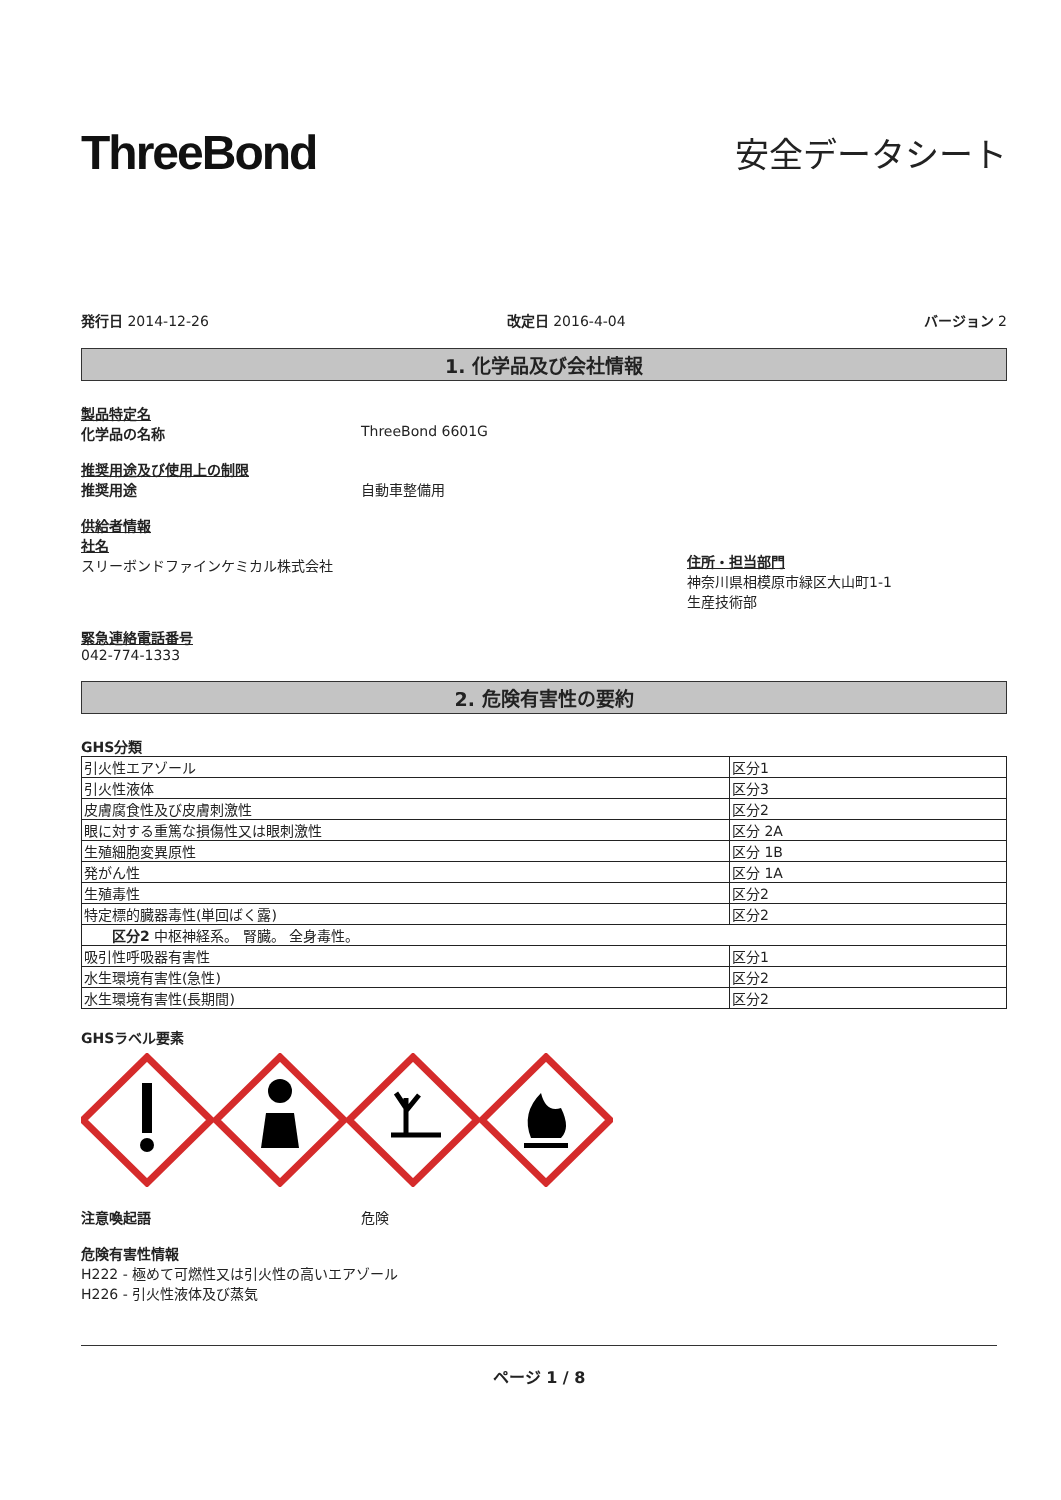ThreeBond
安全データシート
発行日 2014-12-26 改定日 2016-4-04 バージョン 2
1. 化学品及び会社情報
製品特定名
化学品の名称 ThreeBond 6601G
推奨用途及び使用上の制限
推奨用途 自動車整備用
供給者情報
社名
スリーボンドファインケミカル株式会社
住所・担当部門
神奈川県相模原市緑区大山町1-1
生産技術部
緊急連絡電話番号
042-774-1333
2. 危険有害性の要約
GHS分類
| 引火性エアゾール | 区分1 |
| 引火性液体 | 区分3 |
| 皮膚腐食性及び皮膚刺激性 | 区分2 |
| 眼に対する重篤な損傷性又は眼刺激性 | 区分 2A |
| 生殖細胞変異原性 | 区分 1B |
| 発がん性 | 区分 1A |
| 生殖毒性 | 区分2 |
| 特定標的臓器毒性(単回ばく露) | 区分2 |
| 区分2 中枢神経系。 腎臓。 全身毒性。 | |
| 吸引性呼吸器有害性 | 区分1 |
| 水生環境有害性(急性) | 区分2 |
| 水生環境有害性(長期間) | 区分2 |
GHSラベル要素
注意喚起語 危険
危険有害性情報
H222 - 極めて可燃性又は引火性の高いエアゾール
H226 - 引火性液体及び蒸気
ページ 1 / 8